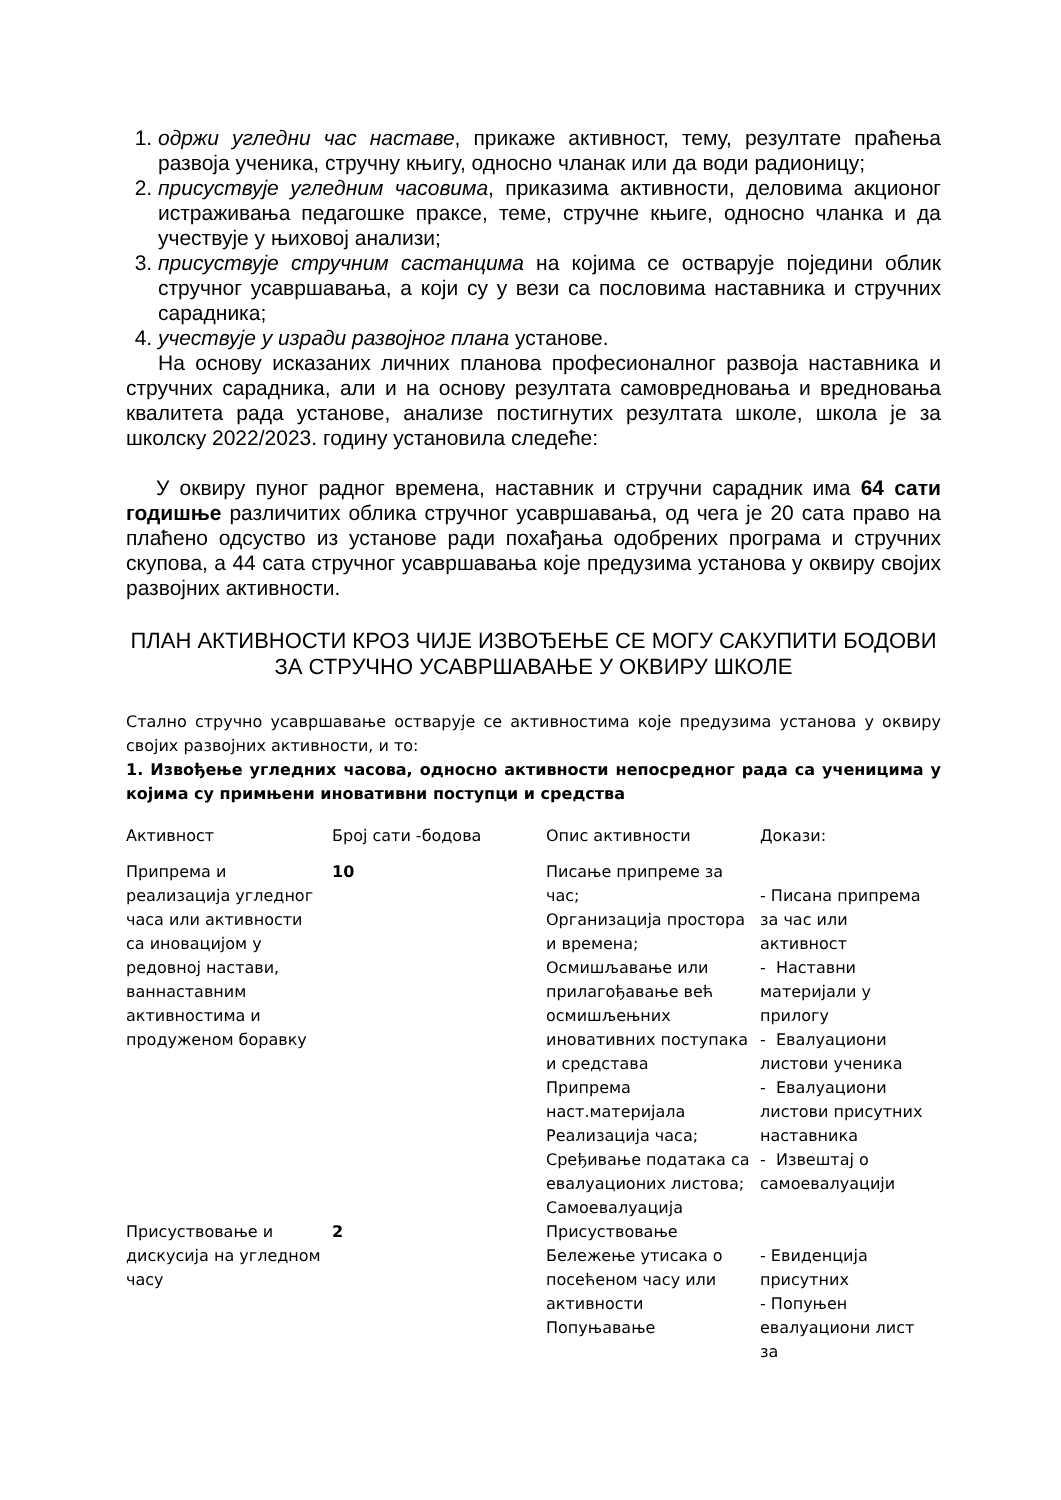1. одржи угледни час наставе, прикаже активност, тему, резултате праћења развоја ученика, стручну књигу, односно чланак или да води радионицу;
2. присуствује угледним часовима, приказима активности, деловима акционог истраживања педагошке праксе, теме, стручне књиге, односно чланка и да учествује у њиховој анализи;
3. присуствује стручним састанцима на којима се остварује поједини облик стручног усавршавања, а који су у вези са пословима наставника и стручних сарадника;
4. учествује у изради развојног плана установе.
На основу исказаних личних планова професионалног развоја наставника и стручних сарадника, али и на основу резултата самовредновања и вредновања квалитета рада установе, анализе постигнутих резултата школе, школа је за школску 2022/2023. годину установила следеће:
У оквиру пуног радног времена, наставник и стручни сарадник има 64 сати годишње различитих облика стручног усавршавања, од чега је 20 сата право на плаћено одсуство из установе ради похађања одобрених програма и стручних скупова, а 44 сата стручног усавршавања које предузима установа у оквиру својих развојних активности.
ПЛАН АКТИВНОСТИ КРОЗ ЧИЈЕ ИЗВОЂЕЊЕ СЕ МОГУ САКУПИТИ БОДОВИ
ЗА СТРУЧНО УСАВРШАВАЊЕ У ОКВИРУ ШКОЛЕ
Стално стручно усавршавање остварује се активностима које предузима установа у оквиру својих развојних активности, и то:
1. Извођење угледних часова, односно активности непосредног рада са ученицима у којима су примњени иновативни поступци и средства
| Активност | Број сати -бодова | Опис активности | Докази: |
| Припрема и реализација угледног часа или активности са иновацијом у редовној настави, ваннаставним активностима и продуженом боравку | 10 | Писање припреме за час; Организација простора и времена; Осмишљавање или прилагођавање већ осмишљењних иновативних поступака и средстава Припрема наст.материјала Реализација часа; Срeђивање података са евалуационих листова; Самоевалуација | - Писана припрема за час или активност - Наставни материјали у прилогу - Евалуациони листови ученика - Евалуациони листови присутних наставника - Извештај о самоевалуацији |
| Присуствовање и дискусија на угледном часу | 2 | Присуствовање Бележење утисака о посећеном часу или активности Попуњавање | - Евиденција присутних - Попуњен евалуациони лист за |